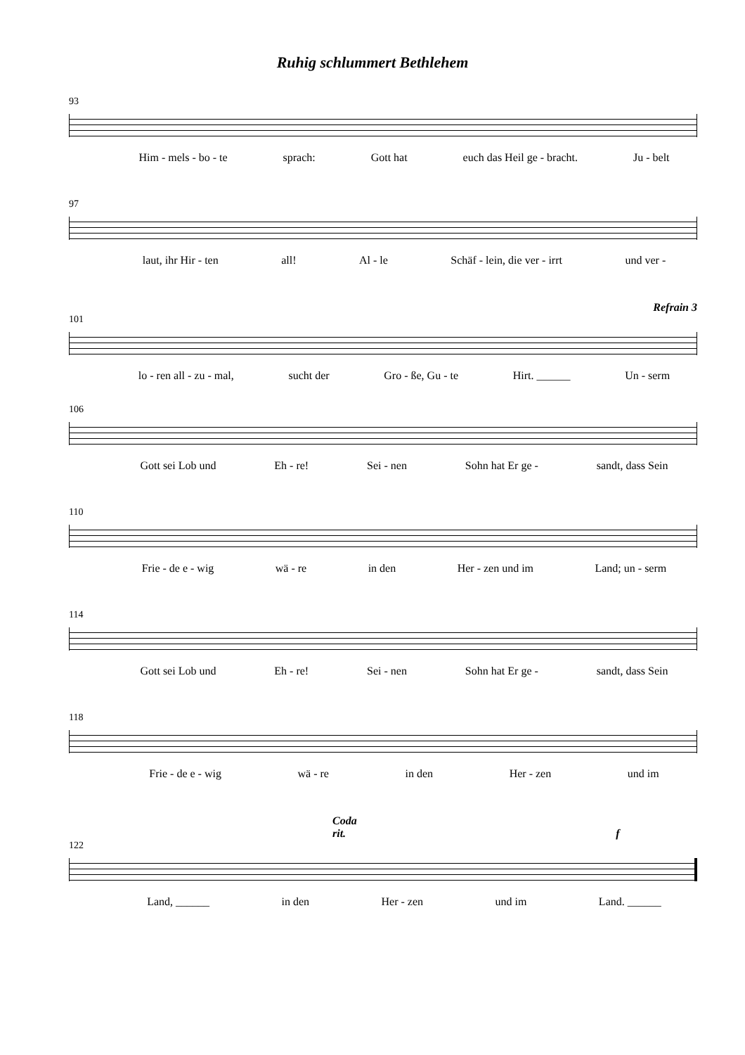Ruhig schlummert Bethlehem
93
Him - mels - bo - te sprach: Gott hat euch das Heil ge - bracht. Ju - belt
97
laut, ihr Hir - ten all! Al - le Schäf - lein, die ver - irrt und ver -
Refrain 3
101
lo - ren all - zu - mal, sucht der Gro - ße, Gu - te Hirt. ______ Un - serm
106
Gott sei Lob und Eh - re! Sei - nen Sohn hat Er ge - sandt, dass Sein
110
Frie - de e - wig wä - re in den Her - zen und im Land; un - serm
114
Gott sei Lob und Eh - re! Sei - nen Sohn hat Er ge - sandt, dass Sein
118
Frie - de e - wig wä - re in den Her - zen und im
Coda
rit. f
122
Land, ______ in den Her - zen und im Land. ______